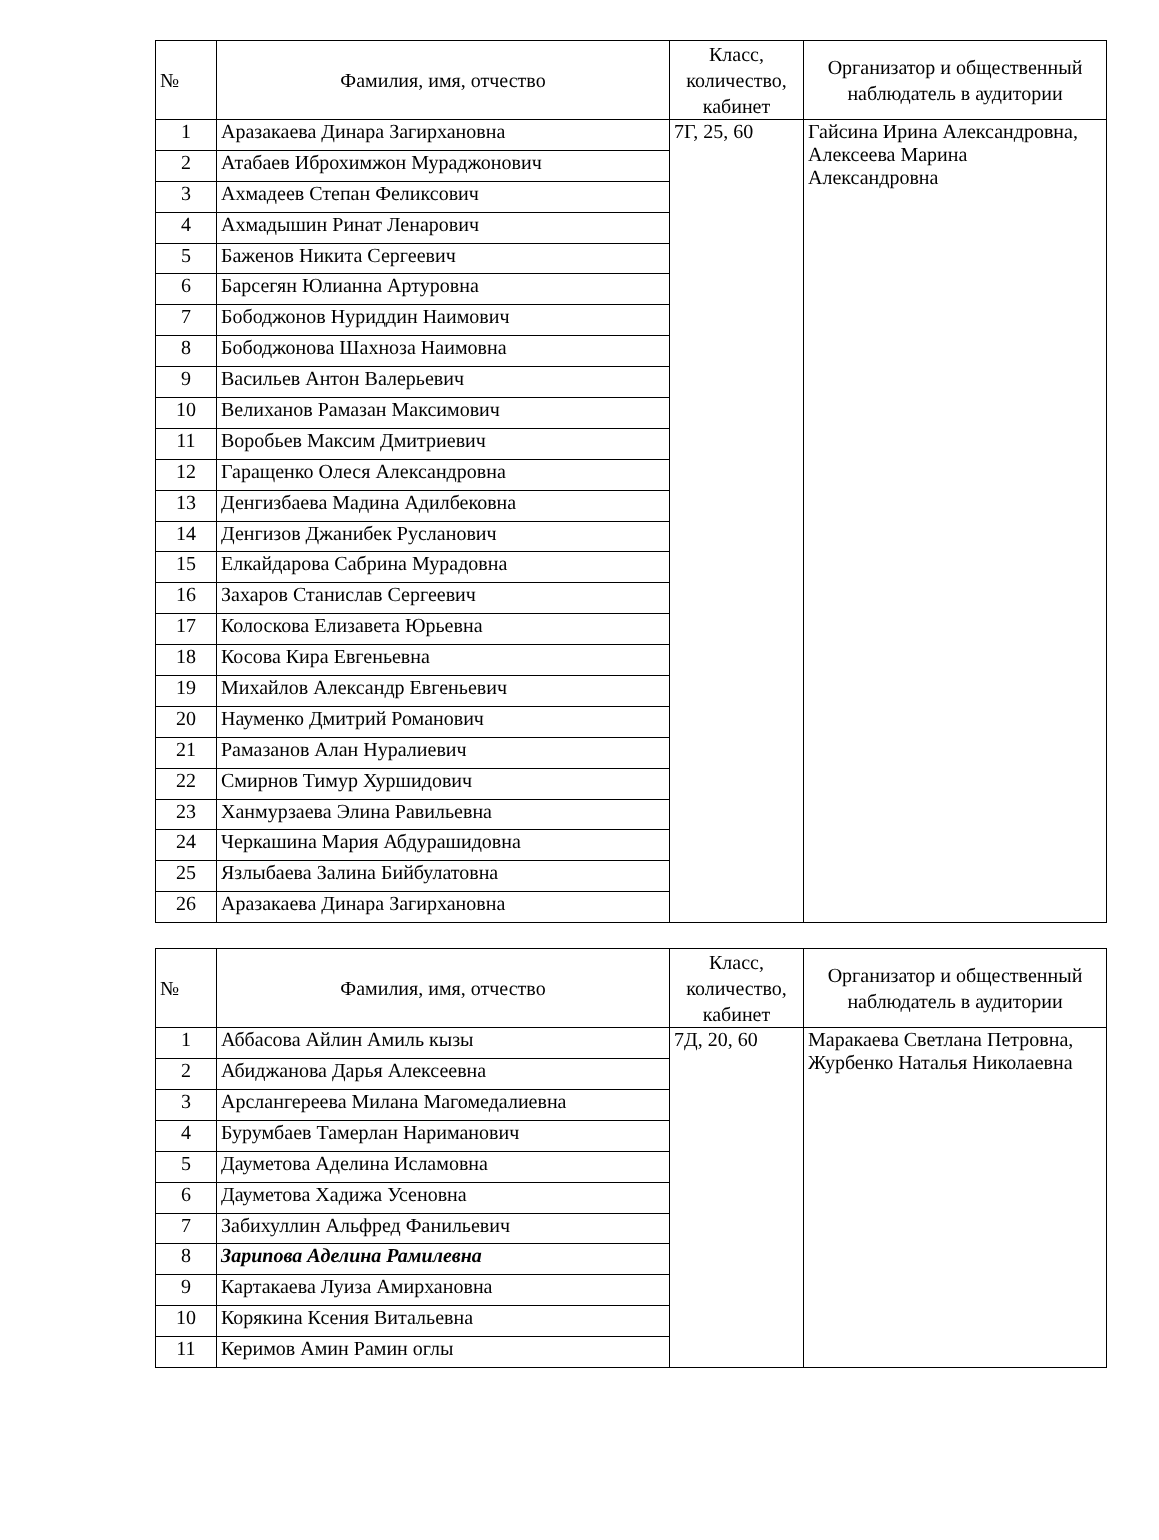| № | Фамилия, имя, отчество | Класс, количество, кабинет | Организатор и общественный наблюдатель в аудитории |
| --- | --- | --- | --- |
| 1 | Аразакаева Динара Загирхановна | 7Г, 25, 60 | Гайсина Ирина Александровна, Алексеева Марина Александровна |
| 2 | Атабаев Иброхимжон Мураджонович | | |
| 3 | Ахмадеев Степан Феликсович | | |
| 4 | Ахмадышин Ринат Ленарович | | |
| 5 | Баженов Никита Сергеевич | | |
| 6 | Барсегян Юлианна Артуровна | | |
| 7 | Бободжонов Нуриддин Наимович | | |
| 8 | Бободжонова Шахноза Наимовна | | |
| 9 | Васильев Антон Валерьевич | | |
| 10 | Велиханов Рамазан Максимович | | |
| 11 | Воробьев Максим Дмитриевич | | |
| 12 | Гаращенко Олеся Александровна | | |
| 13 | Денгизбаева Мадина Адилбековна | | |
| 14 | Денгизов Джанибек Русланович | | |
| 15 | Елкайдарова Сабрина Мурадовна | | |
| 16 | Захаров Станислав Сергеевич | | |
| 17 | Колоскова Елизавета Юрьевна | | |
| 18 | Косова Кира Евгеньевна | | |
| 19 | Михайлов Александр Евгеньевич | | |
| 20 | Науменко Дмитрий Романович | | |
| 21 | Рамазанов Алан Нуралиевич | | |
| 22 | Смирнов Тимур Хуршидович | | |
| 23 | Ханмурзаева Элина Равильевна | | |
| 24 | Черкашина Мария Абдурашидовна | | |
| 25 | Язлыбаева Залина Бийбулатовна | | |
| 26 | Аразакаева Динара Загирхановна | | |
| № | Фамилия, имя, отчество | Класс, количество, кабинет | Организатор и общественный наблюдатель в аудитории |
| --- | --- | --- | --- |
| 1 | Аббасова Айлин Амиль кызы | 7Д, 20, 60 | Маракаева Светлана Петровна, Журбенко Наталья Николаевна |
| 2 | Абиджанова Дарья Алексеевна | | |
| 3 | Арслангереева Милана Магомедалиевна | | |
| 4 | Бурумбаев Тамерлан Нариманович | | |
| 5 | Дауметова Аделина Исламовна | | |
| 6 | Дауметова Хадижа Усеновна | | |
| 7 | Забихуллин Альфред Фанильевич | | |
| 8 | Зарипова Аделина Рамилевна | | |
| 9 | Картакаева Луиза Амирхановна | | |
| 10 | Корякина Ксения Витальевна | | |
| 11 | Керимов Амин Рамин оглы | | |